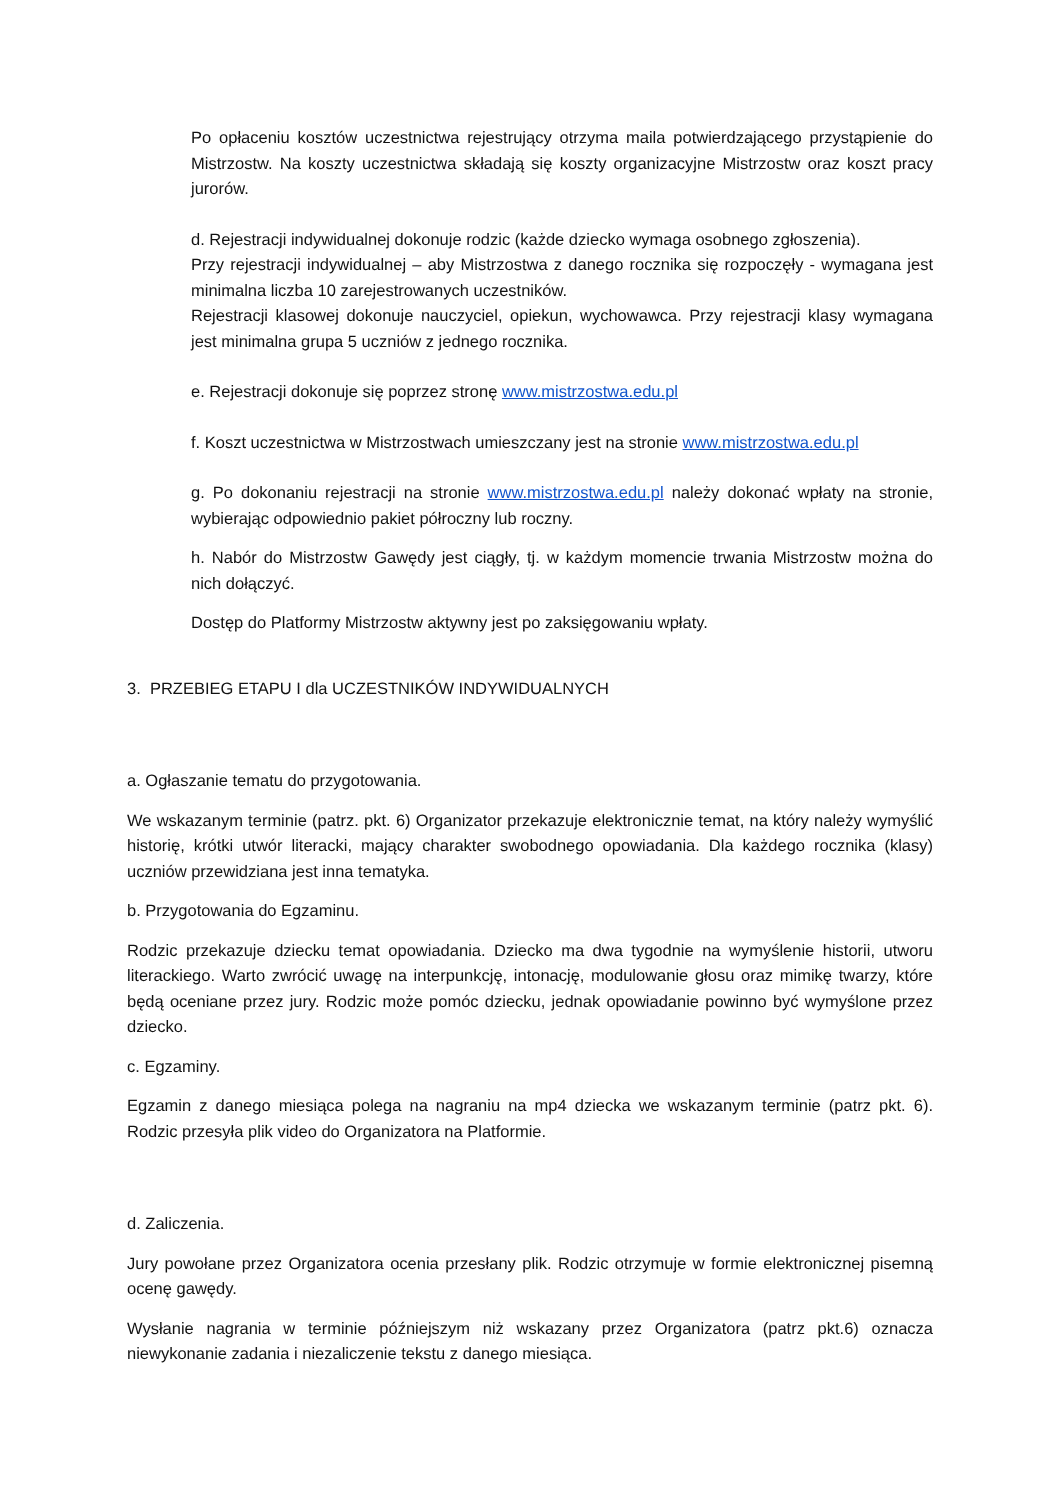Po opłaceniu kosztów uczestnictwa rejestrujący otrzyma maila potwierdzającego przystąpienie do Mistrzostw. Na koszty uczestnictwa składają się koszty organizacyjne Mistrzostw oraz koszt pracy jurorów.
d. Rejestracji indywidualnej dokonuje rodzic (każde dziecko wymaga osobnego zgłoszenia).
Przy rejestracji indywidualnej – aby Mistrzostwa z danego rocznika się rozpoczęły - wymagana jest minimalna liczba 10 zarejestrowanych uczestników.
Rejestracji klasowej dokonuje nauczyciel, opiekun, wychowawca. Przy rejestracji klasy wymagana jest minimalna grupa 5 uczniów z jednego rocznika.
e. Rejestracji dokonuje się poprzez stronę www.mistrzostwa.edu.pl
f. Koszt uczestnictwa w Mistrzostwach umieszczany jest na stronie www.mistrzostwa.edu.pl
g. Po dokonaniu rejestracji na stronie www.mistrzostwa.edu.pl należy dokonać wpłaty na stronie, wybierając odpowiednio pakiet półroczny lub roczny.
h. Nabór do Mistrzostw Gawędy jest ciągły, tj. w każdym momencie trwania Mistrzostw można do nich dołączyć.
Dostęp do Platformy Mistrzostw aktywny jest po zaksięgowaniu wpłaty.
3. PRZEBIEG ETAPU I dla UCZESTNIKÓW INDYWIDUALNYCH
a. Ogłaszanie tematu do przygotowania.
We wskazanym terminie (patrz. pkt. 6) Organizator przekazuje elektronicznie temat, na który należy wymyślić historię, krótki utwór literacki, mający charakter swobodnego opowiadania. Dla każdego rocznika (klasy) uczniów przewidziana jest inna tematyka.
b. Przygotowania do Egzaminu.
Rodzic przekazuje dziecku temat opowiadania. Dziecko ma dwa tygodnie na wymyślenie historii, utworu literackiego. Warto zwrócić uwagę na interpunkcję, intonację, modulowanie głosu oraz mimikę twarzy, które będą oceniane przez jury. Rodzic może pomóc dziecku, jednak opowiadanie powinno być wymyślone przez dziecko.
c. Egzaminy.
Egzamin z danego miesiąca polega na nagraniu na mp4 dziecka we wskazanym terminie (patrz pkt. 6). Rodzic przesyła plik video do Organizatora na Platformie.
d. Zaliczenia.
Jury powołane przez Organizatora ocenia przesłany plik. Rodzic otrzymuje w formie elektronicznej pisemną ocenę gawędy.
Wysłanie nagrania w terminie późniejszym niż wskazany przez Organizatora (patrz pkt.6) oznacza niewykonanie zadania i niezaliczenie tekstu z danego miesiąca.